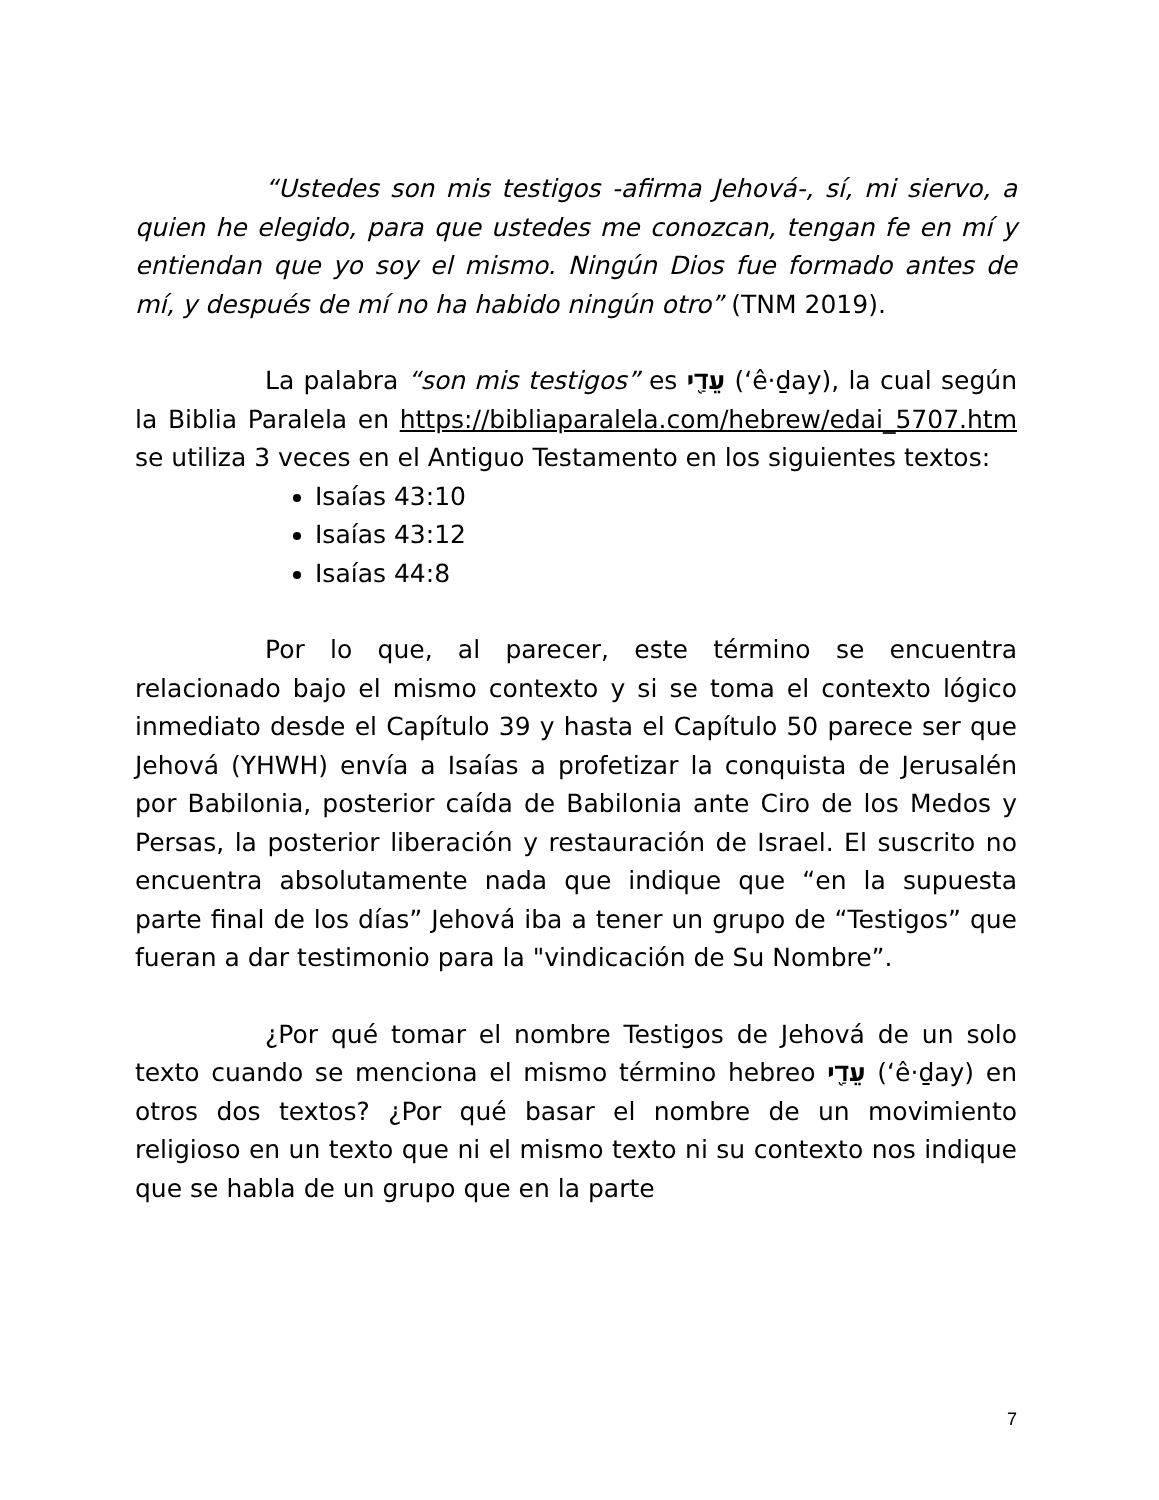“Ustedes son mis testigos -afirma Jehová-, sí, mi siervo, a quien he elegido, para que ustedes me conozcan, tengan fe en mí y entiendan que yo soy el mismo. Ningún Dios fue formado antes de mí, y después de mí no ha habido ningún otro” (TNM 2019).
La palabra “son mis testigos” es עֵדַ֖י (‘ê·ḏay), la cual según la Biblia Paralela en https://bibliaparalela.com/hebrew/edai_5707.htm se utiliza 3 veces en el Antiguo Testamento en los siguientes textos:
Isaías 43:10
Isaías 43:12
Isaías 44:8
Por lo que, al parecer, este término se encuentra relacionado bajo el mismo contexto y si se toma el contexto lógico inmediato desde el Capítulo 39 y hasta el Capítulo 50 parece ser que Jehová (YHWH) envía a Isaías a profetizar la conquista de Jerusalén por Babilonia, posterior caída de Babilonia ante Ciro de los Medos y Persas, la posterior liberación y restauración de Israel. El suscrito no encuentra absolutamente nada que indique que “en la supuesta parte final de los días” Jehová iba a tener un grupo de “Testigos” que fueran a dar testimonio para la "vindicación de Su Nombre”.
¿Por qué tomar el nombre Testigos de Jehová de un solo texto cuando se menciona el mismo término hebreo עֵדַ֖י (‘ê·ḏay) en otros dos textos? ¿Por qué basar el nombre de un movimiento religioso en un texto que ni el mismo texto ni su contexto nos indique que se habla de un grupo que en la parte
7